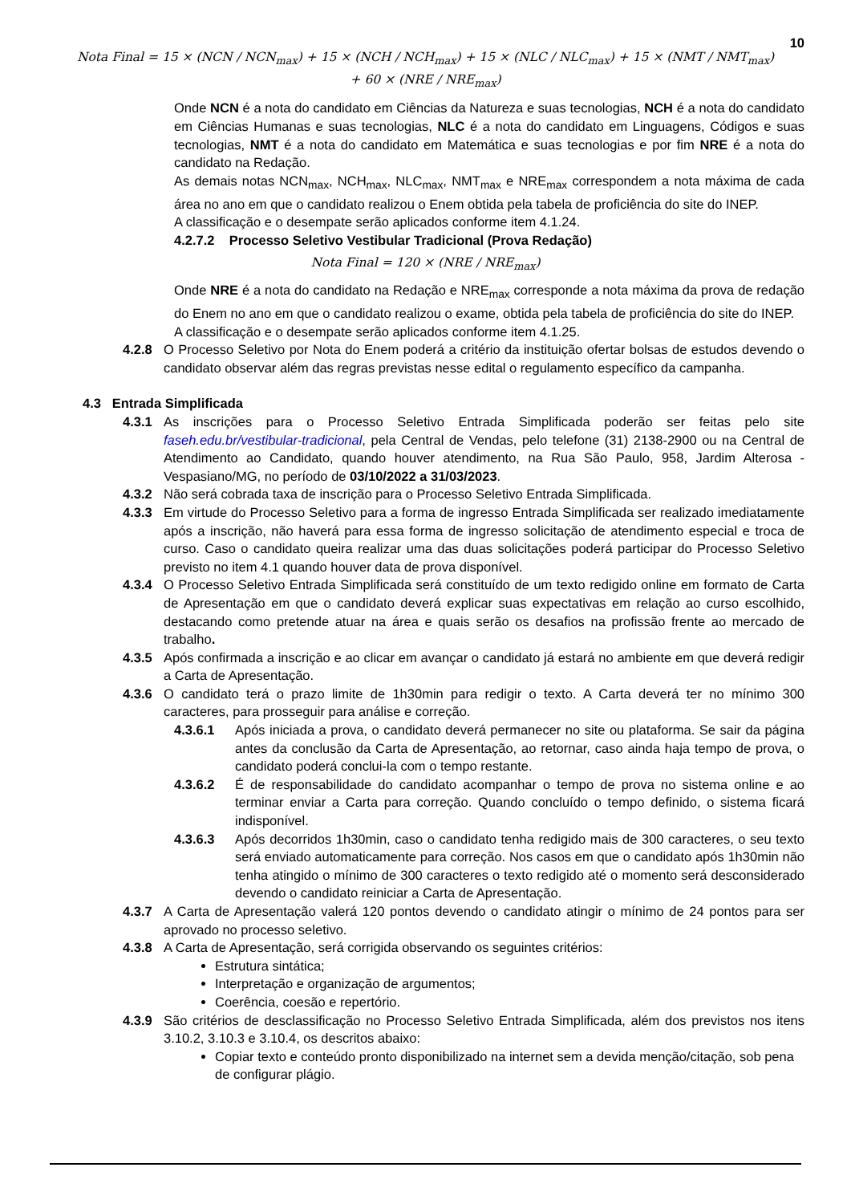10
Nota Final = 15 × (NCN / NCN<sub>max</sub>) + 15 × (NCH / NCH<sub>max</sub>) + 15 × (NLC / NLC<sub>max</sub>) + 15 × (NMT / NMT<sub>max</sub>)
+ 60 × (NRE / NRE<sub>max</sub>)
Onde NCN é a nota do candidato em Ciências da Natureza e suas tecnologias, NCH é a nota do candidato em Ciências Humanas e suas tecnologias, NLC é a nota do candidato em Linguagens, Códigos e suas tecnologias, NMT é a nota do candidato em Matemática e suas tecnologias e por fim NRE é a nota do candidato na Redação.
As demais notas NCN<sub>max</sub>, NCH<sub>max</sub>, NLC<sub>max</sub>, NMT<sub>max</sub> e NRE<sub>max</sub> correspondem a nota máxima de cada área no ano em que o candidato realizou o Enem obtida pela tabela de proficiência do site do INEP.
A classificação e o desempate serão aplicados conforme item 4.1.24.
4.2.7.2 Processo Seletivo Vestibular Tradicional (Prova Redação)
Nota Final = 120 × (NRE / NRE<sub>max</sub>)
Onde NRE é a nota do candidato na Redação e NRE<sub>max</sub> corresponde a nota máxima da prova de redação do Enem no ano em que o candidato realizou o exame, obtida pela tabela de proficiência do site do INEP.
A classificação e o desempate serão aplicados conforme item 4.1.25.
4.2.8 O Processo Seletivo por Nota do Enem poderá a critério da instituição ofertar bolsas de estudos devendo o candidato observar além das regras previstas nesse edital o regulamento específico da campanha.
4.3 Entrada Simplificada
4.3.1 As inscrições para o Processo Seletivo Entrada Simplificada poderão ser feitas pelo site faseh.edu.br/vestibular-tradicional, pela Central de Vendas, pelo telefone (31) 2138-2900 ou na Central de Atendimento ao Candidato, quando houver atendimento, na Rua São Paulo, 958, Jardim Alterosa - Vespasiano/MG, no período de 03/10/2022 a 31/03/2023.
4.3.2 Não será cobrada taxa de inscrição para o Processo Seletivo Entrada Simplificada.
4.3.3 Em virtude do Processo Seletivo para a forma de ingresso Entrada Simplificada ser realizado imediatamente após a inscrição, não haverá para essa forma de ingresso solicitação de atendimento especial e troca de curso. Caso o candidato queira realizar uma das duas solicitações poderá participar do Processo Seletivo previsto no item 4.1 quando houver data de prova disponível.
4.3.4 O Processo Seletivo Entrada Simplificada será constituído de um texto redigido online em formato de Carta de Apresentação em que o candidato deverá explicar suas expectativas em relação ao curso escolhido, destacando como pretende atuar na área e quais serão os desafios na profissão frente ao mercado de trabalho.
4.3.5 Após confirmada a inscrição e ao clicar em avançar o candidato já estará no ambiente em que deverá redigir a Carta de Apresentação.
4.3.6 O candidato terá o prazo limite de 1h30min para redigir o texto. A Carta deverá ter no mínimo 300 caracteres, para prosseguir para análise e correção.
4.3.6.1 Após iniciada a prova, o candidato deverá permanecer no site ou plataforma. Se sair da página antes da conclusão da Carta de Apresentação, ao retornar, caso ainda haja tempo de prova, o candidato poderá conclui-la com o tempo restante.
4.3.6.2 É de responsabilidade do candidato acompanhar o tempo de prova no sistema online e ao terminar enviar a Carta para correção. Quando concluído o tempo definido, o sistema ficará indisponível.
4.3.6.3 Após decorridos 1h30min, caso o candidato tenha redigido mais de 300 caracteres, o seu texto será enviado automaticamente para correção. Nos casos em que o candidato após 1h30min não tenha atingido o mínimo de 300 caracteres o texto redigido até o momento será desconsiderado devendo o candidato reiniciar a Carta de Apresentação.
4.3.7 A Carta de Apresentação valerá 120 pontos devendo o candidato atingir o mínimo de 24 pontos para ser aprovado no processo seletivo.
4.3.8 A Carta de Apresentação, será corrigida observando os seguintes critérios:
Estrutura sintática;
Interpretação e organização de argumentos;
Coerência, coesão e repertório.
4.3.9 São critérios de desclassificação no Processo Seletivo Entrada Simplificada, além dos previstos nos itens 3.10.2, 3.10.3 e 3.10.4, os descritos abaixo:
Copiar texto e conteúdo pronto disponibilizado na internet sem a devida menção/citação, sob pena de configurar plágio.